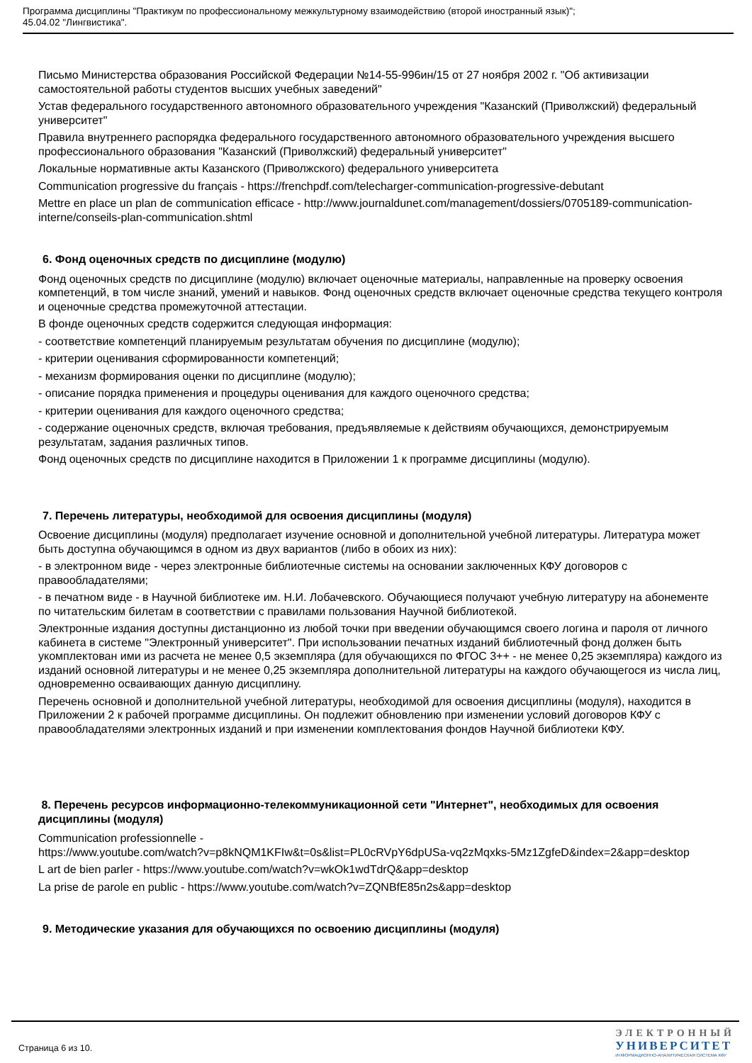Программа дисциплины "Практикум по профессиональному межкультурному взаимодействию (второй иностранный язык)";
45.04.02 "Лингвистика".
Письмо Министерства образования Российской Федерации №14-55-996ин/15 от 27 ноября 2002 г. "Об активизации самостоятельной работы студентов высших учебных заведений"
Устав федерального государственного автономного образовательного учреждения "Казанский (Приволжский) федеральный университет"
Правила внутреннего распорядка федерального государственного автономного образовательного учреждения высшего профессионального образования "Казанский (Приволжский) федеральный университет"
Локальные нормативные акты Казанского (Приволжского) федерального университета
Communication progressive du français - https://frenchpdf.com/telecharger-communication-progressive-debutant
Mettre en place un plan de communication efficace - http://www.journaldunet.com/management/dossiers/0705189-communication-interne/conseils-plan-communication.shtml
6. Фонд оценочных средств по дисциплине (модулю)
Фонд оценочных средств по дисциплине (модулю) включает оценочные материалы, направленные на проверку освоения компетенций, в том числе знаний, умений и навыков. Фонд оценочных средств включает оценочные средства текущего контроля и оценочные средства промежуточной аттестации.
В фонде оценочных средств содержится следующая информация:
- соответствие компетенций планируемым результатам обучения по дисциплине (модулю);
- критерии оценивания сформированности компетенций;
- механизм формирования оценки по дисциплине (модулю);
- описание порядка применения и процедуры оценивания для каждого оценочного средства;
- критерии оценивания для каждого оценочного средства;
- содержание оценочных средств, включая требования, предъявляемые к действиям обучающихся, демонстрируемым результатам, задания различных типов.
Фонд оценочных средств по дисциплине находится в Приложении 1 к программе дисциплины (модулю).
7. Перечень литературы, необходимой для освоения дисциплины (модуля)
Освоение дисциплины (модуля) предполагает изучение основной и дополнительной учебной литературы. Литература может быть доступна обучающимся в одном из двух вариантов (либо в обоих из них):
- в электронном виде - через электронные библиотечные системы на основании заключенных КФУ договоров с правообладателями;
- в печатном виде - в Научной библиотеке им. Н.И. Лобачевского. Обучающиеся получают учебную литературу на абонементе по читательским билетам в соответствии с правилами пользования Научной библиотекой.
Электронные издания доступны дистанционно из любой точки при введении обучающимся своего логина и пароля от личного кабинета в системе "Электронный университет". При использовании печатных изданий библиотечный фонд должен быть укомплектован ими из расчета не менее 0,5 экземпляра (для обучающихся по ФГОС 3++ - не менее 0,25 экземпляра) каждого из изданий основной литературы и не менее 0,25 экземпляра дополнительной литературы на каждого обучающегося из числа лиц, одновременно осваивающих данную дисциплину.
Перечень основной и дополнительной учебной литературы, необходимой для освоения дисциплины (модуля), находится в Приложении 2 к рабочей программе дисциплины. Он подлежит обновлению при изменении условий договоров КФУ с правообладателями электронных изданий и при изменении комплектования фондов Научной библиотеки КФУ.
8. Перечень ресурсов информационно-телекоммуникационной сети "Интернет", необходимых для освоения дисциплины (модуля)
Communication professionnelle -
https://www.youtube.com/watch?v=p8kNQM1KFIw&t=0s&list=PL0cRVpY6dpUSa-vq2zMqxks-5Mz1ZgfeD&index=2&app=desktop
L art de bien parler - https://www.youtube.com/watch?v=wkOk1wdTdrQ&app=desktop
La prise de parole en public - https://www.youtube.com/watch?v=ZQNBfE85n2s&app=desktop
9. Методические указания для обучающихся по освоению дисциплины (модуля)
Страница 6 из 10.
ЭЛЕКТРОННЫЙ
УНИВЕРСИТЕТ
ИНФОРМАЦИОННО-АНАЛИТИЧЕСКАЯ СИСТЕМА КФУ